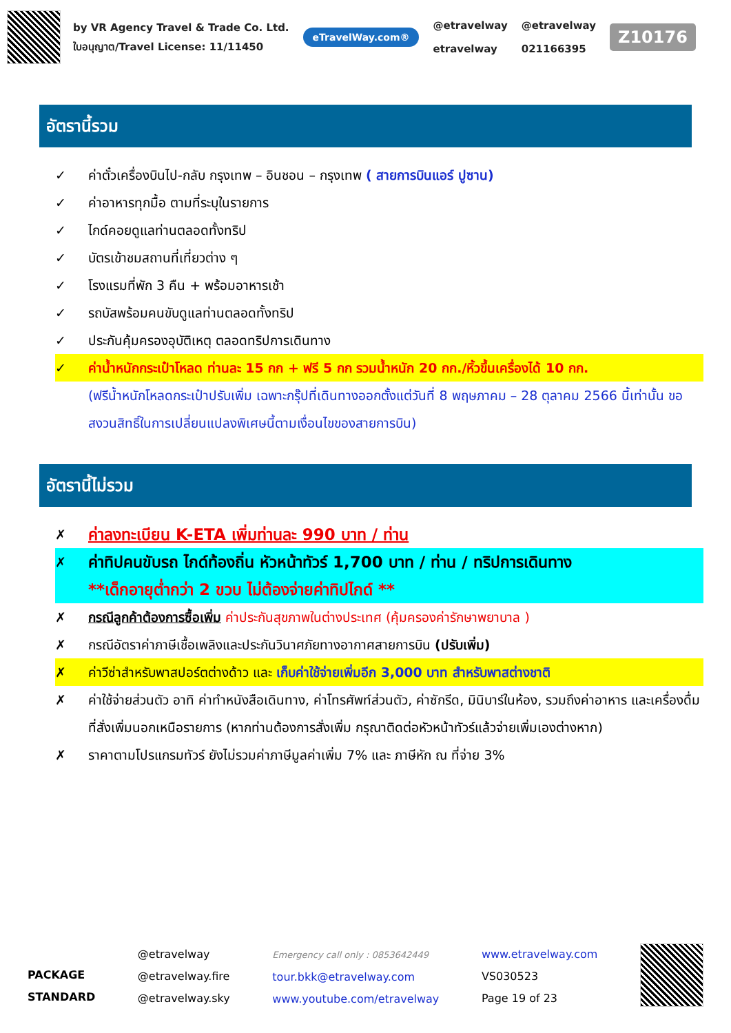by VR Agency Travel & Trade Co. Ltd.
ใบอนุญาต/Travel License: 11/11450
eTravelWay.com®
@etravelway
etravelway
@etravelway
021166395
Z10176
อัตรานี้รวม
✓ ค่าตั๋วเครื่องบินไป-กลับ กรุงเทพ – อินชอน – กรุงเทพ ( สายการบินแอร์ ปูซาน)
✓ ค่าอาหารทุกมื้อ ตามที่ระบุในรายการ
✓ ไกด์คอยดูแลท่านตลอดทั้งทริป
✓ บัตรเข้าชมสถานที่เที่ยวต่าง ๆ
✓ โรงแรมที่พัก 3 คืน + พร้อมอาหารเช้า
✓ รถบัสพร้อมคนขับดูแลท่านตลอดทั้งทริป
✓ ประกันคุ้มครองอุบัติเหตุ ตลอดทริปการเดินทาง
✓ ค่าน้ำหนักกระเป๋าโหลด ท่านละ 15 กก + ฟรี 5 กก รวมน้ำหนัก 20 กก./หิ้วขึ้นเครื่องได้ 10 กก.
(ฟรีน้ำหนักโหลดกระเป๋าปรับเพิ่ม เฉพาะกรุ๊ปที่เดินทางออกตั้งแต่วันที่ 8 พฤษภาคม – 28 ตุลาคม 2566 นี้เท่านั้น ขอสงวนสิทธิ์ในการเปลี่ยนแปลงพิเศษนี้ตามเงื่อนไขของสายการบิน)
อัตรานี้ไม่รวม
✗ ค่าลงทะเบียน K-ETA เพิ่มท่านละ 990 บาท / ท่าน
✗ ค่าทิปคนขับรถ ไกด์ท้องถิ่น หัวหน้าทัวร์ 1,700 บาท / ท่าน / ทริปการเดินทาง
**เด็กอายุต่ำกว่า 2 ขวบ ไม่ต้องจ่ายค่าทิปไกด์ **
✗ กรณีลูกค้าต้องการซื้อเพิ่ม ค่าประกันสุขภาพในต่างประเทศ (คุ้มครองค่ารักษาพยาบาล )
✗ กรณีอัตราค่าภาษีเชื้อเพลิงและประกันวินาศภัยทางอากาศสายการบิน (ปรับเพิ่ม)
✗ ค่าวีซ่าสำหรับพาสปอร์ตต่างด้าว และ เก็บค่าใช้จ่ายเพิ่มอีก 3,000 บาท สำหรับพาสต่างชาติ
✗ ค่าใช้จ่ายส่วนตัว อาทิ ค่าทำหนังสือเดินทาง, ค่าโทรศัพท์ส่วนตัว, ค่าซักรีด, มินิบาร์ในห้อง, รวมถึงค่าอาหาร และเครื่องดื่มที่สั่งเพิ่มนอกเหนือรายการ (หากท่านต้องการสั่งเพิ่ม กรุณาติดต่อหัวหน้าทัวร์แล้วจ่ายเพิ่มเองต่างหาก)
✗ ราคาตามโปรแกรมทัวร์ ยังไม่รวมค่าภาษีมูลค่าเพิ่ม 7% และ ภาษีหัก ณ ที่จ่าย 3%
PACKAGE
STANDARD
@etravelway
@etravelway.fire
@etravelway.sky
Emergency call only : 0853642449
tour.bkk@etravelway.com
www.youtube.com/etravelway
www.etravelway.com
VS030523
Page 19 of 23